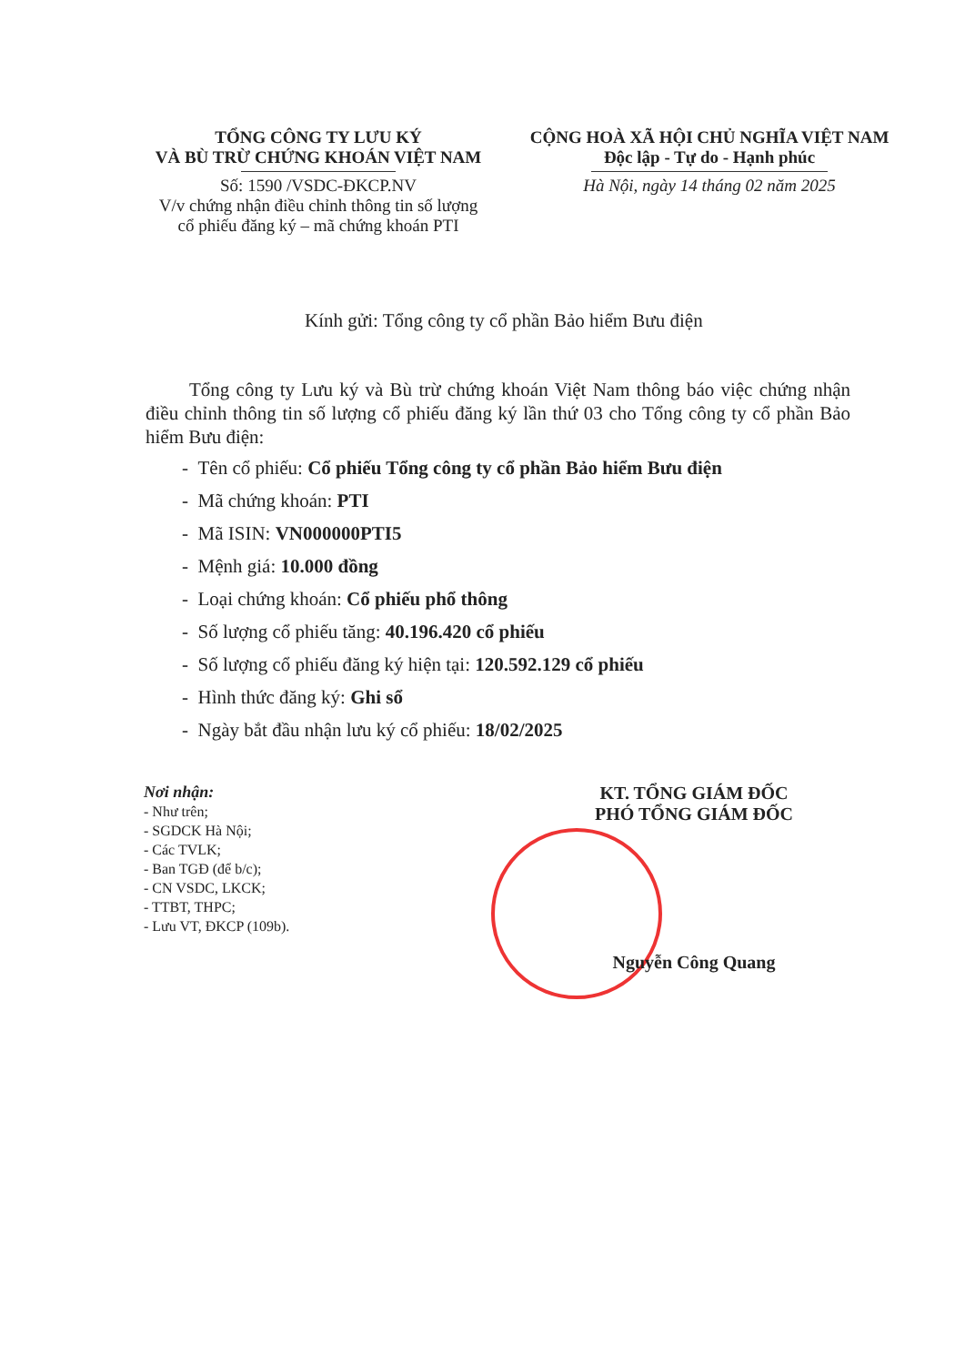TỔNG CÔNG TY LƯU KÝ
VÀ BÙ TRỪ CHỨNG KHOÁN VIỆT NAM
Số: 1590 /VSDC-ĐKCP.NV
V/v chứng nhận điều chỉnh thông tin số lượng
cổ phiếu đăng ký – mã chứng khoán PTI
CỘNG HOÀ XÃ HỘI CHỦ NGHĨA VIỆT NAM
Độc lập - Tự do - Hạnh phúc
Hà Nội, ngày 14 tháng 02 năm 2025
Kính gửi: Tổng công ty cổ phần Bảo hiểm Bưu điện
Tổng công ty Lưu ký và Bù trừ chứng khoán Việt Nam thông báo việc chứng nhận điều chỉnh thông tin số lượng cổ phiếu đăng ký lần thứ 03 cho Tổng công ty cổ phần Bảo hiểm Bưu điện:
- Tên cổ phiếu: Cổ phiếu Tổng công ty cổ phần Bảo hiểm Bưu điện
- Mã chứng khoán: PTI
- Mã ISIN: VN000000PTI5
- Mệnh giá: 10.000 đồng
- Loại chứng khoán: Cổ phiếu phổ thông
- Số lượng cổ phiếu tăng: 40.196.420 cổ phiếu
- Số lượng cổ phiếu đăng ký hiện tại: 120.592.129 cổ phiếu
- Hình thức đăng ký: Ghi sổ
- Ngày bắt đầu nhận lưu ký cổ phiếu: 18/02/2025
Nơi nhận:
- Như trên;
- SGDCK Hà Nội;
- Các TVLK;
- Ban TGĐ (để b/c);
- CN VSDC, LKCK;
- TTBT, THPC;
- Lưu VT, ĐKCP (109b).
KT. TỔNG GIÁM ĐỐC
PHÓ TỔNG GIÁM ĐỐC
Nguyễn Công Quang